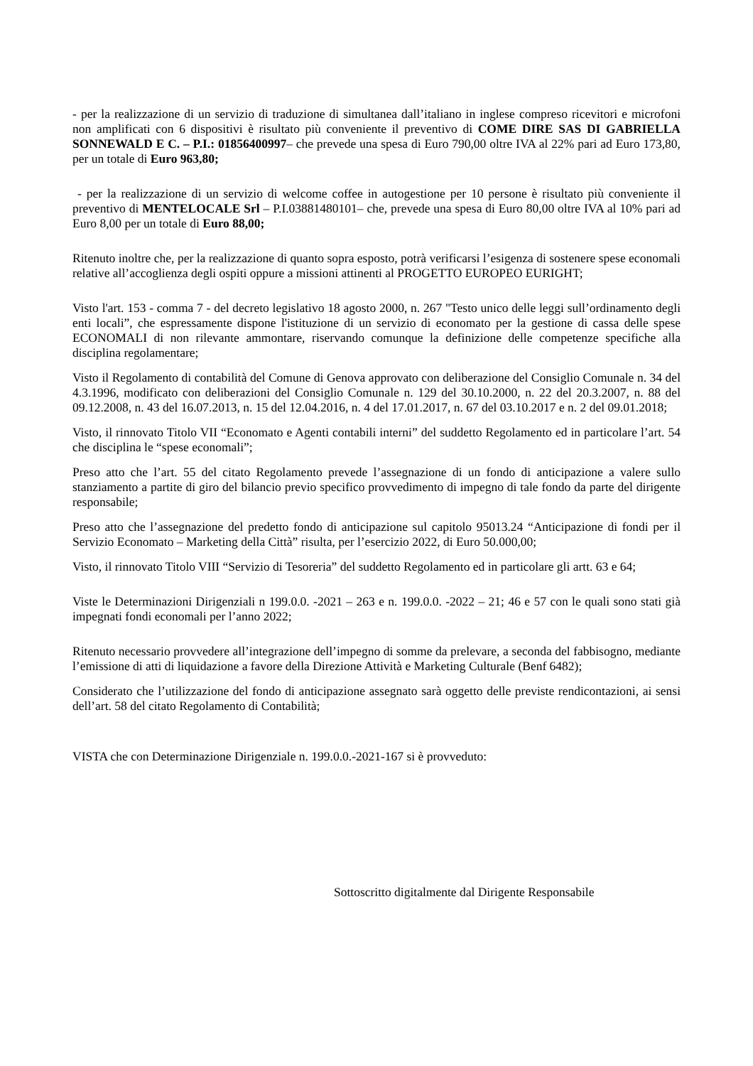- per la realizzazione di un servizio di traduzione di simultanea dall’italiano in inglese compreso ricevitori e microfoni non amplificati con 6 dispositivi è risultato più conveniente il preventivo di COME DIRE SAS DI GABRIELLA SONNEWALD E C. – P.I.: 01856400997– che prevede una spesa di Euro 790,00 oltre IVA al 22% pari ad Euro 173,80, per un totale di Euro 963,80;
- per la realizzazione di un servizio di welcome coffee in autogestione per 10 persone è risultato più conveniente il preventivo di MENTELOCALE Srl – P.I.03881480101– che, prevede una spesa di Euro 80,00 oltre IVA al 10% pari ad Euro 8,00 per un totale di Euro 88,00;
Ritenuto inoltre che, per la realizzazione di quanto sopra esposto, potrà verificarsi l’esigenza di sostenere spese economali relative all’accoglienza degli ospiti oppure a missioni attinenti al PROGETTO EUROPEO EURIGHT;
Visto l'art. 153 - comma 7 - del decreto legislativo 18 agosto 2000, n. 267 "Testo unico delle leggi sull’ordinamento degli enti locali”, che espressamente dispone l'istituzione di un servizio di economato per la gestione di cassa delle spese ECONOMALI di non rilevante ammontare, riservando comunque la definizione delle competenze specifiche alla disciplina regolamentare;
Visto il Regolamento di contabilità del Comune di Genova approvato con deliberazione del Consiglio Comunale n. 34 del 4.3.1996, modificato con deliberazioni del Consiglio Comunale n. 129 del 30.10.2000, n. 22 del 20.3.2007, n. 88 del 09.12.2008, n. 43 del 16.07.2013, n. 15 del 12.04.2016, n. 4 del 17.01.2017, n. 67 del 03.10.2017 e n. 2 del 09.01.2018;
Visto, il rinnovato Titolo VII “Economato e Agenti contabili interni” del suddetto Regolamento ed in particolare l’art. 54 che disciplina le “spese economali”;
Preso atto che l’art. 55 del citato Regolamento prevede l’assegnazione di un fondo di anticipazione a valere sullo stanziamento a partite di giro del bilancio previo specifico provvedimento di impegno di tale fondo da parte del dirigente responsabile;
Preso atto che l’assegnazione del predetto fondo di anticipazione sul capitolo 95013.24 “Anticipazione di fondi per il Servizio Economato – Marketing della Città” risulta, per l’esercizio 2022, di Euro 50.000,00;
Visto, il rinnovato Titolo VIII “Servizio di Tesoreria” del suddetto Regolamento ed in particolare gli artt. 63 e 64;
Viste le Determinazioni Dirigenziali n 199.0.0. -2021 – 263 e n. 199.0.0. -2022 – 21; 46 e 57 con le quali sono stati già impegnati fondi economali per l’anno 2022;
Ritenuto necessario provvedere all’integrazione dell’impegno di somme da prelevare, a seconda del fabbisogno, mediante l’emissione di atti di liquidazione a favore della Direzione Attività e Marketing Culturale (Benf 6482);
Considerato che l’utilizzazione del fondo di anticipazione assegnato sarà oggetto delle previste rendicontazioni, ai sensi dell’art. 58 del citato Regolamento di Contabilità;
VISTA che con Determinazione Dirigenziale n. 199.0.0.-2021-167 si è provveduto:
Sottoscritto digitalmente dal Dirigente Responsabile